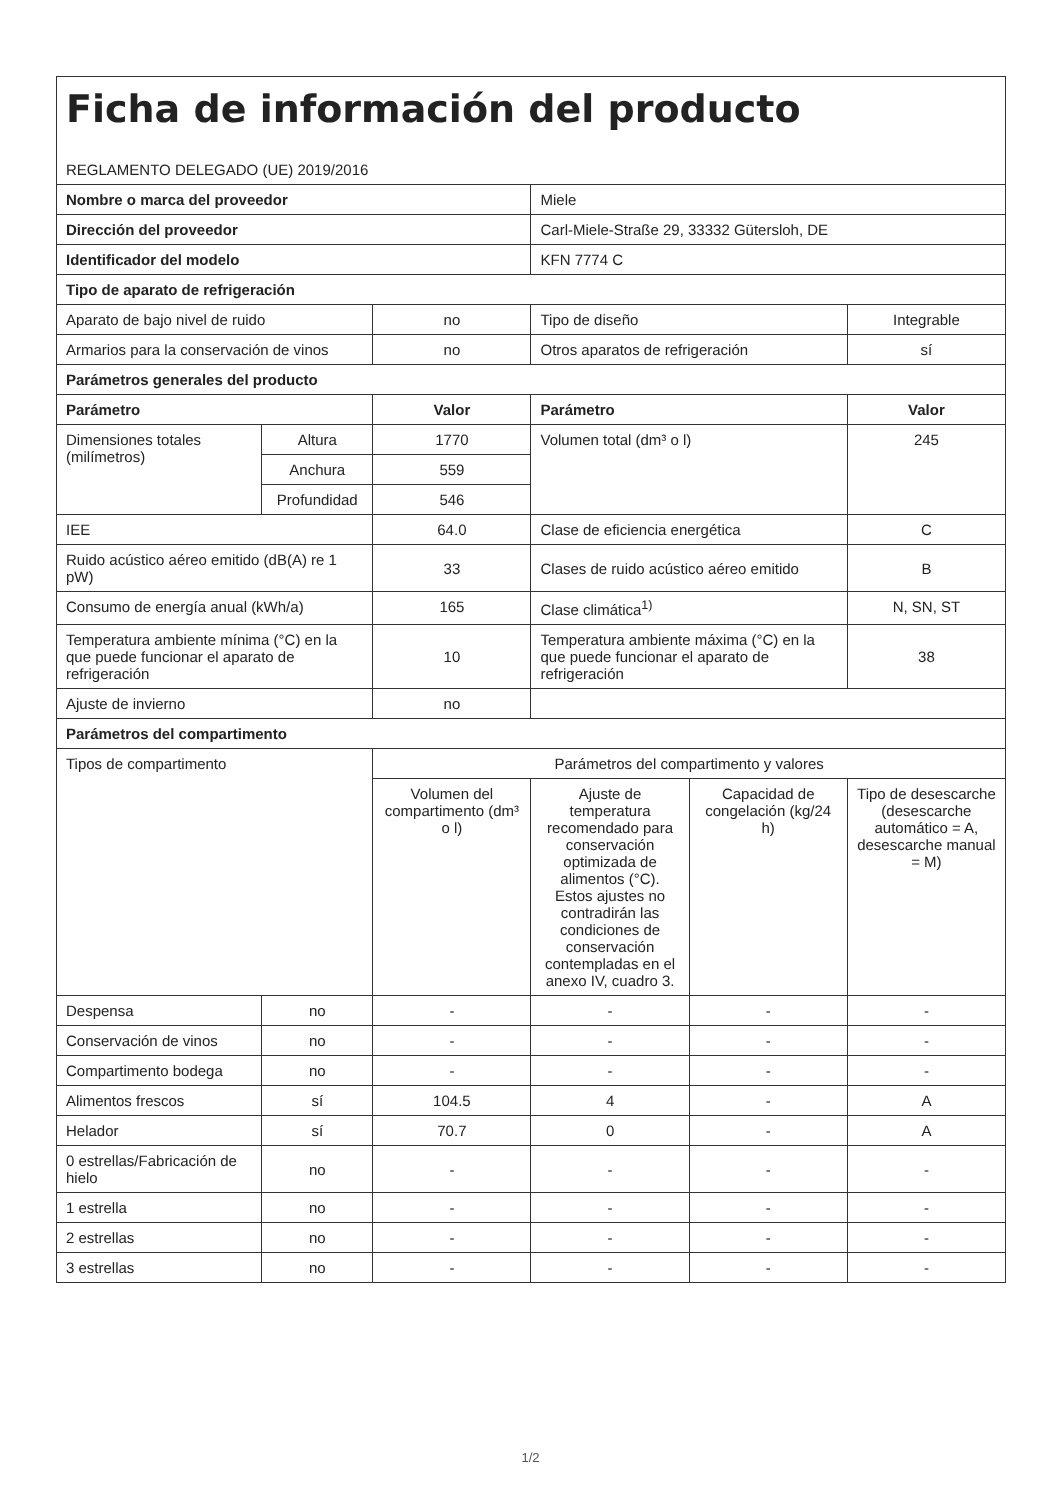| Ficha de información del producto REGLAMENTO DELEGADO (UE) 2019/2016 | | | | | |
| Nombre o marca del proveedor | | | Miele | | |
| Dirección del proveedor | | | Carl-Miele-Straße 29, 33332 Gütersloh, DE | | |
| Identificador del modelo | | | KFN 7774 C | | |
| Tipo de aparato de refrigeración | | | | | |
| Aparato de bajo nivel de ruido | | no | Tipo de diseño | | Integrable |
| Armarios para la conservación de vinos | | no | Otros aparatos de refrigeración | | sí |
| Parámetros generales del producto | | | | | |
| Parámetro | | Valor | Parámetro | | Valor |
| Dimensiones totales (milímetros) | Altura | 1770 | Volumen total (dm³ o l) | | 245 |
| | Anchura | 559 | | | |
| | Profundidad | 546 | | | |
| IEE | | 64.0 | Clase de eficiencia energética | | C |
| Ruido acústico aéreo emitido (dB(A) re 1 pW) | | 33 | Clases de ruido acústico aéreo emitido | | B |
| Consumo de energía anual (kWh/a) | | 165 | Clase climática<sup>1)</sup> | | N, SN, ST |
| Temperatura ambiente mínima (°C) en la que puede funcionar el aparato de refrigeración | | 10 | Temperatura ambiente máxima (°C) en la que puede funcionar el aparato de refrigeración | | 38 |
| Ajuste de invierno | | no | | | |
| Parámetros del compartimento | | | | | |
| Tipos de compartimento | | Parámetros del compartimento y valores | | | |
| | | Volumen del compartimento (dm³ o l) | Ajuste de temperatura recomendado para conservación optimizada de alimentos (°C). Estos ajustes no contradirán las condiciones de conservación contempladas en el anexo IV, cuadro 3. | Capacidad de congelación (kg/24 h) | Tipo de desescarche (desescarche automático = A, desescarche manual = M) |
| Despensa | no | - | - | - | - |
| Conservación de vinos | no | - | - | - | - |
| Compartimento bodega | no | - | - | - | - |
| Alimentos frescos | sí | 104.5 | 4 | - | A |
| Helador | sí | 70.7 | 0 | - | A |
| 0 estrellas/Fabricación de hielo | no | - | - | - | - |
| 1 estrella | no | - | - | - | - |
| 2 estrellas | no | - | - | - | - |
| 3 estrellas | no | - | - | - | - |
1/2